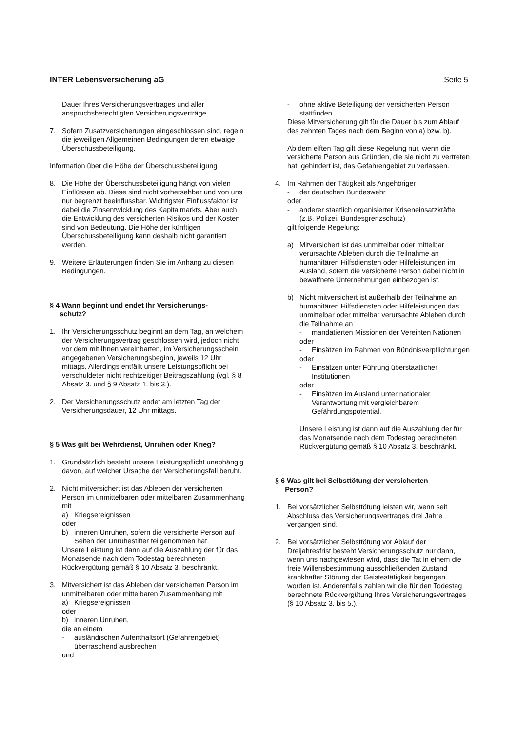INTER Lebensversicherung aG Seite 5
Dauer Ihres Versicherungsvertrages und aller anspruchsberechtigten Versicherungsverträge.
7. Sofern Zusatzversicherungen eingeschlossen sind, regeln die jeweiligen Allgemeinen Bedingungen deren etwaige Überschussbeteiligung.
Information über die Höhe der Überschussbeteiligung
8. Die Höhe der Überschussbeteiligung hängt von vielen Einflüssen ab. Diese sind nicht vorhersehbar und von uns nur begrenzt beeinflussbar. Wichtigster Einflussfaktor ist dabei die Zinsentwicklung des Kapitalmarkts. Aber auch die Entwicklung des versicherten Risikos und der Kosten sind von Bedeutung. Die Höhe der künftigen Überschussbeteiligung kann deshalb nicht garantiert werden.
9. Weitere Erläuterungen finden Sie im Anhang zu diesen Bedingungen.
§ 4 Wann beginnt und endet Ihr Versicherungs-
schutz?
1. Ihr Versicherungsschutz beginnt an dem Tag, an welchem der Versicherungsvertrag geschlossen wird, jedoch nicht vor dem mit Ihnen vereinbarten, im Versicherungsschein angegebenen Versicherungsbeginn, jeweils 12 Uhr mittags. Allerdings entfällt unsere Leistungspflicht bei verschuldeter nicht rechtzeitiger Beitragszahlung (vgl. § 8 Absatz 3. und § 9 Absatz 1. bis 3.).
2. Der Versicherungsschutz endet am letzten Tag der Versicherungsdauer, 12 Uhr mittags.
§ 5 Was gilt bei Wehrdienst, Unruhen oder Krieg?
1. Grundsätzlich besteht unsere Leistungspflicht unabhängig davon, auf welcher Ursache der Versicherungsfall beruht.
2. Nicht mitversichert ist das Ableben der versicherten Person im unmittelbaren oder mittelbaren Zusammenhang mit
a) Kriegsereignissen
oder
b) inneren Unruhen, sofern die versicherte Person auf Seiten der Unruhestifter teilgenommen hat.
Unsere Leistung ist dann auf die Auszahlung der für das Monatsende nach dem Todestag berechneten Rückvergütung gemäß § 10 Absatz 3. beschränkt.
3. Mitversichert ist das Ableben der versicherten Person im unmittelbaren oder mittelbaren Zusammenhang mit
a) Kriegsereignissen
oder
b) inneren Unruhen,
die an einem
- ausländischen Aufenthaltsort (Gefahrengebiet) überraschend ausbrechen
und
- ohne aktive Beteiligung der versicherten Person stattfinden.
Diese Mitversicherung gilt für die Dauer bis zum Ablauf des zehnten Tages nach dem Beginn von a) bzw. b).
Ab dem elften Tag gilt diese Regelung nur, wenn die versicherte Person aus Gründen, die sie nicht zu vertreten hat, gehindert ist, das Gefahrengebiet zu verlassen.
4. Im Rahmen der Tätigkeit als Angehöriger
- der deutschen Bundeswehr
oder
- anderer staatlich organisierter Kriseneinsatzkräfte (z.B. Polizei, Bundesgrenzschutz)
gilt folgende Regelung:
a) Mitversichert ist das unmittelbar oder mittelbar verursachte Ableben durch die Teilnahme an humanitären Hilfsdiensten oder Hilfeleistungen im Ausland, sofern die versicherte Person dabei nicht in bewaffnete Unternehmungen einbezogen ist.
b) Nicht mitversichert ist außerhalb der Teilnahme an humanitären Hilfsdiensten oder Hilfeleistungen das unmittelbar oder mittelbar verursachte Ableben durch die Teilnahme an
- mandatierten Missionen der Vereinten Nationen
oder
- Einsätzen im Rahmen von Bündnisverpflichtungen
oder
- Einsätzen unter Führung überstaatlicher Institutionen
oder
- Einsätzen im Ausland unter nationaler Verantwortung mit vergleichbarem Gefährdungspotential.
Unsere Leistung ist dann auf die Auszahlung der für das Monatsende nach dem Todestag berechneten Rückvergütung gemäß § 10 Absatz 3. beschränkt.
§ 6 Was gilt bei Selbsttötung der versicherten
Person?
1. Bei vorsätzlicher Selbsttötung leisten wir, wenn seit Abschluss des Versicherungsvertrages drei Jahre vergangen sind.
2. Bei vorsätzlicher Selbsttötung vor Ablauf der Dreijahresfrist besteht Versicherungsschutz nur dann, wenn uns nachgewiesen wird, dass die Tat in einem die freie Willensbestimmung ausschließenden Zustand krankhafter Störung der Geistestätigkeit begangen worden ist. Anderenfalls zahlen wir die für den Todestag berechnete Rückvergütung Ihres Versicherungsvertrages (§ 10 Absatz 3. bis 5.).